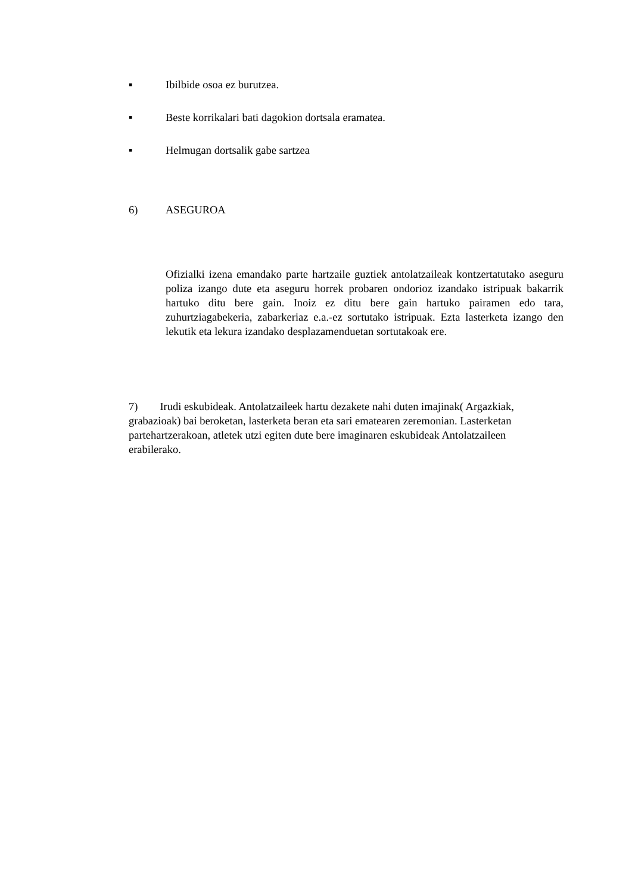▪ Ibilbide osoa ez burutzea.
▪ Beste korrikalari bati dagokion dortsala eramatea.
▪ Helmugan dortsalik gabe sartzea
6) ASEGUROA
Ofizialki izena emandako parte hartzaile guztiek antolatzaileak kontzertatutako aseguru poliza izango dute eta aseguru horrek probaren ondorioz izandako istripuak bakarrik hartuko ditu bere gain. Inoiz ez ditu bere gain hartuko pairamen edo tara, zuhurtziagabekeria, zabarkeriaz e.a.-ez sortutako istripuak. Ezta lasterketa izango den lekutik eta lekura izandako desplazamenduetan sortutakoak ere.
7) Irudi eskubideak. Antolatzaileek hartu dezakete nahi duten imajinak( Argazkiak, grabazioak) bai beroketan, lasterketa beran eta sari ematearen zeremonian. Lasterketan partehartzerakoan, atletek utzi egiten dute bere imaginaren eskubideak Antolatzaileen erabilerako.